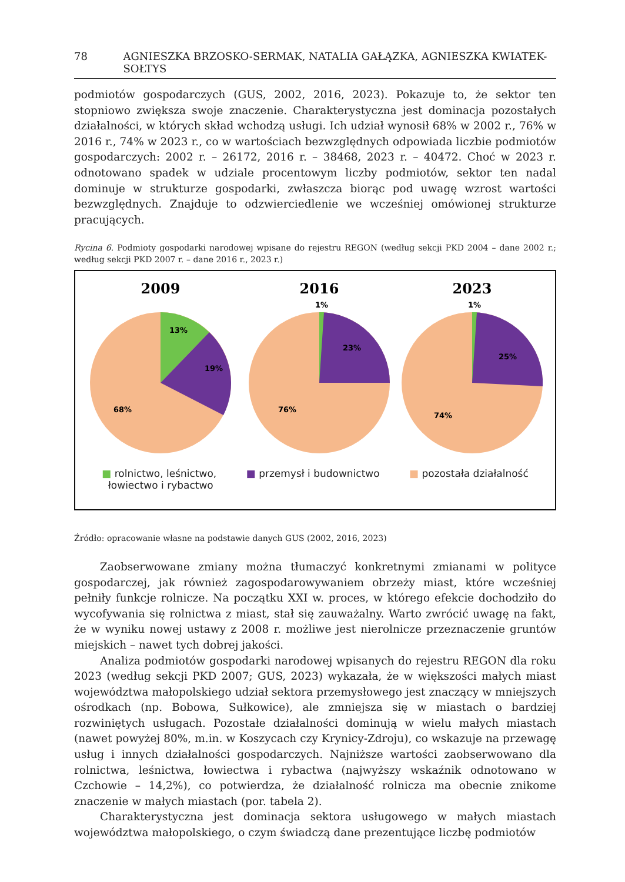78 AGNIESZKA BRZOSKO-SERMAK, NATALIA GAŁĄZKA, AGNIESZKA KWIATEK-SOŁTYS
podmiotów gospodarczych (GUS, 2002, 2016, 2023). Pokazuje to, że sektor ten stopniowo zwiększa swoje znaczenie. Charakterystyczna jest dominacja pozostałych działalności, w których skład wchodzą usługi. Ich udział wynosił 68% w 2002 r., 76% w 2016 r., 74% w 2023 r., co w wartościach bezwzględnych odpowiada liczbie podmiotów gospodarczych: 2002 r. – 26172, 2016 r. – 38468, 2023 r. – 40472. Choć w 2023 r. odnotowano spadek w udziale procentowym liczby podmiotów, sektor ten nadal dominuje w strukturze gospodarki, zwłaszcza biorąc pod uwagę wzrost wartości bezwzględnych. Znajduje to odzwierciedlenie we wcześniej omówionej strukturze pracujących.
Rycina 6. Podmioty gospodarki narodowej wpisane do rejestru REGON (według sekcji PKD 2004 – dane 2002 r.; według sekcji PKD 2007 r. – dane 2016 r., 2023 r.)
2009
2016
2023
13%
19%
68%
1%
23%
76%
1%
25%
74%
■ rolnictwo, leśnictwo,
łowiectwo i rybactwo ■ przemysł i budownictwo ■ pozostała działalność
Źródło: opracowanie własne na podstawie danych GUS (2002, 2016, 2023)
Zaobserwowane zmiany można tłumaczyć konkretnymi zmianami w polityce gospodarczej, jak również zagospodarowywaniem obrzeży miast, które wcześniej pełniły funkcje rolnicze. Na początku XXI w. proces, w którego efekcie dochodziło do wycofywania się rolnictwa z miast, stał się zauważalny. Warto zwrócić uwagę na fakt, że w wyniku nowej ustawy z 2008 r. możliwe jest nierolnicze przeznaczenie gruntów miejskich – nawet tych dobrej jakości.
Analiza podmiotów gospodarki narodowej wpisanych do rejestru REGON dla roku 2023 (według sekcji PKD 2007; GUS, 2023) wykazała, że w większości małych miast województwa małopolskiego udział sektora przemysłowego jest znaczący w mniejszych ośrodkach (np. Bobowa, Sułkowice), ale zmniejsza się w miastach o bardziej rozwiniętych usługach. Pozostałe działalności dominują w wielu małych miastach (nawet powyżej 80%, m.in. w Koszycach czy Krynicy-Zdroju), co wskazuje na przewagę usług i innych działalności gospodarczych. Najniższe wartości zaobserwowano dla rolnictwa, leśnictwa, łowiectwa i rybactwa (najwyższy wskaźnik odnotowano w Czchowie – 14,2%), co potwierdza, że działalność rolnicza ma obecnie znikome znaczenie w małych miastach (por. tabela 2).
Charakterystyczna jest dominacja sektora usługowego w małych miastach województwa małopolskiego, o czym świadczą dane prezentujące liczbę podmiotów